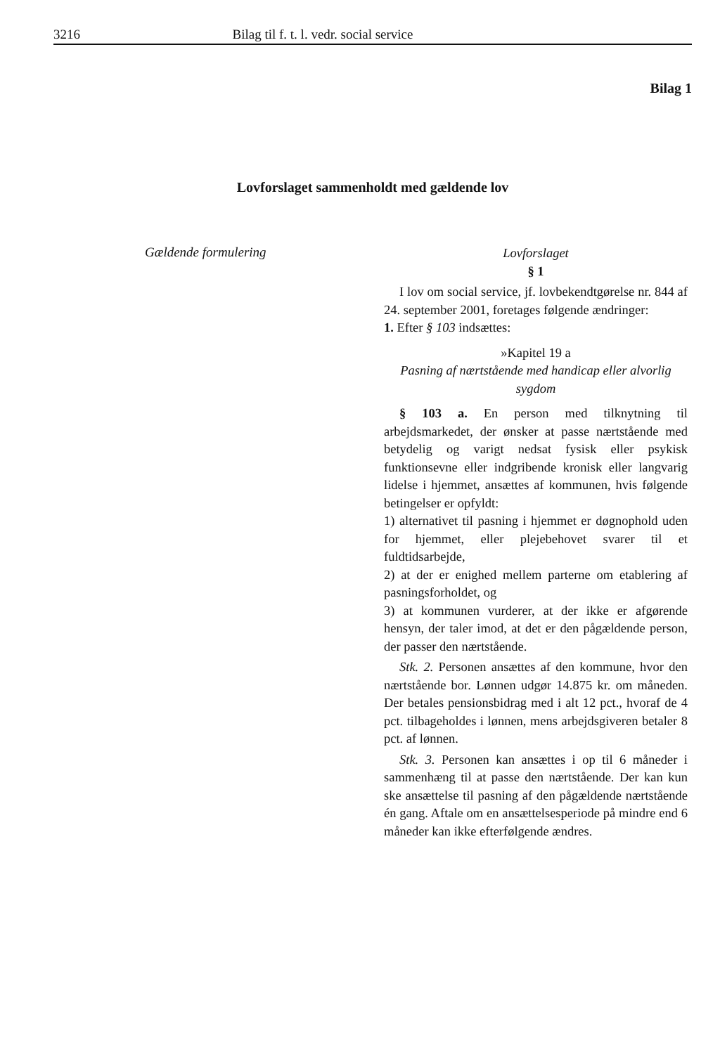3216 Bilag til f. t. l. vedr. social service
Bilag 1
Lovforslaget sammenholdt med gældende lov
Gældende formulering
Lovforslaget
§ 1
I lov om social service, jf. lovbekendtgørelse nr. 844 af 24. september 2001, foretages følgende ændringer:
1. Efter § 103 indsættes:
»Kapitel 19 a
Pasning af nærtstående med handicap eller alvorlig sygdom
§ 103 a. En person med tilknytning til arbejdsmarkedet, der ønsker at passe nærtstående med betydelig og varigt nedsat fysisk eller psykisk funktionsevne eller indgribende kronisk eller langvarig lidelse i hjemmet, ansættes af kommunen, hvis følgende betingelser er opfyldt:
1) alternativet til pasning i hjemmet er døgnophold uden for hjemmet, eller plejebehovet svarer til et fuldtidsarbejde,
2) at der er enighed mellem parterne om etablering af pasningsforholdet, og
3) at kommunen vurderer, at der ikke er afgørende hensyn, der taler imod, at det er den pågældende person, der passer den nærtstående.
Stk. 2. Personen ansættes af den kommune, hvor den nærtstående bor. Lønnen udgør 14.875 kr. om måneden. Der betales pensionsbidrag med i alt 12 pct., hvoraf de 4 pct. tilbageholdes i lønnen, mens arbejdsgiveren betaler 8 pct. af lønnen.
Stk. 3. Personen kan ansættes i op til 6 måneder i sammenhæng til at passe den nærtstående. Der kan kun ske ansættelse til pasning af den pågældende nærtstående én gang. Aftale om en ansættelsesperiode på mindre end 6 måneder kan ikke efterfølgende ændres.